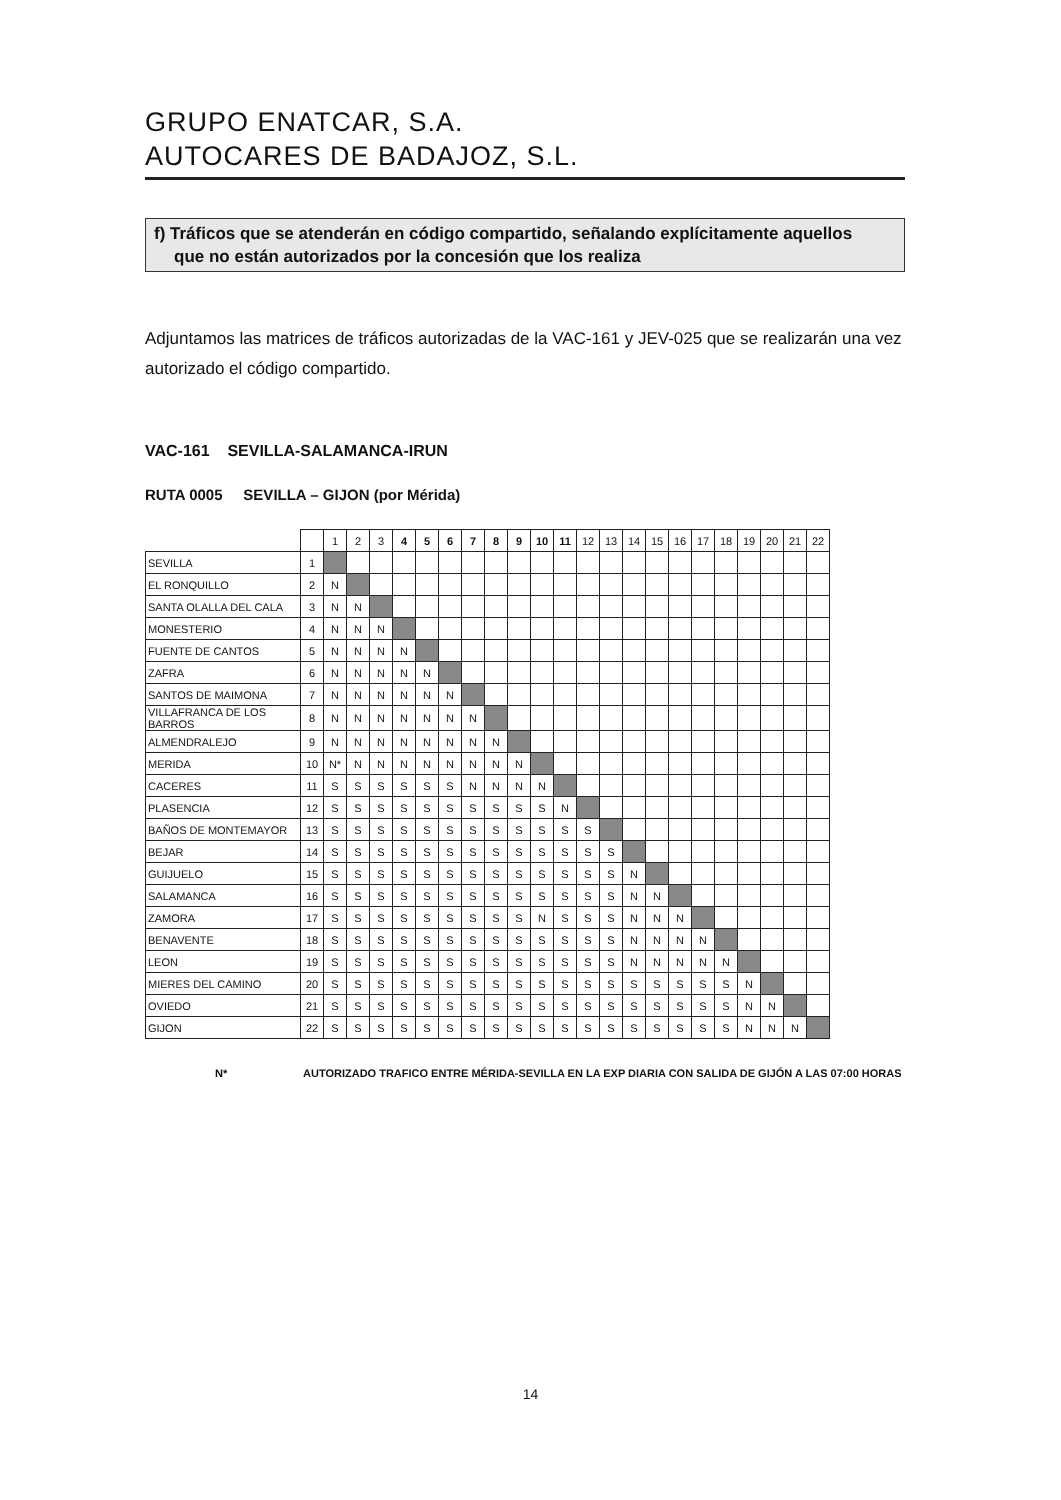GRUPO ENATCAR, S.A.
AUTOCARES DE BADAJOZ, S.L.
f) Tráficos que se atenderán en código compartido, señalando explícitamente aquellos
que no están autorizados por la concesión que los realiza
Adjuntamos las matrices de tráficos autorizadas de la VAC-161 y JEV-025 que se realizarán una vez autorizado el código compartido.
VAC-161 SEVILLA-SALAMANCA-IRUN
RUTA 0005 SEVILLA – GIJON (por Mérida)
| | | 1 | 2 | 3 | 4 | 5 | 6 | 7 | 8 | 9 | 10 | 11 | 12 | 13 | 14 | 15 | 16 | 17 | 18 | 19 | 20 | 21 | 22 |
| --- | --- | --- | --- | --- | --- | --- | --- | --- | --- | --- | --- | --- | --- | --- | --- | --- | --- | --- | --- | --- | --- | --- | --- |
| SEVILLA | 1 | | | | | | | | | | | | | | | | | | | | | | |
| EL RONQUILLO | 2 | N | | | | | | | | | | | | | | | | | | | | | |
| SANTA OLALLA DEL CALA | 3 | N | N | | | | | | | | | | | | | | | | | | | | |
| MONESTERIO | 4 | N | N | N | | | | | | | | | | | | | | | | | | | |
| FUENTE DE CANTOS | 5 | N | N | N | N | | | | | | | | | | | | | | | | | | |
| ZAFRA | 6 | N | N | N | N | N | | | | | | | | | | | | | | | | | |
| SANTOS DE MAIMONA | 7 | N | N | N | N | N | N | | | | | | | | | | | | | | | | |
| VILLAFRANCA DE LOS BARROS | 8 | N | N | N | N | N | N | N | | | | | | | | | | | | | | | |
| ALMENDRALEJO | 9 | N | N | N | N | N | N | N | N | | | | | | | | | | | | | | |
| MERIDA | 10 | N* | N | N | N | N | N | N | N | N | | | | | | | | | | | | | |
| CACERES | 11 | S | S | S | S | S | S | N | N | N | N | | | | | | | | | | | | |
| PLASENCIA | 12 | S | S | S | S | S | S | S | S | S | S | N | | | | | | | | | | | |
| BAÑOS DE MONTEMAYOR | 13 | S | S | S | S | S | S | S | S | S | S | S | S | | | | | | | | | | |
| BEJAR | 14 | S | S | S | S | S | S | S | S | S | S | S | S | S | | | | | | | | | |
| GUIJUELO | 15 | S | S | S | S | S | S | S | S | S | S | S | S | S | N | | | | | | | | |
| SALAMANCA | 16 | S | S | S | S | S | S | S | S | S | S | S | S | S | N | N | | | | | | | |
| ZAMORA | 17 | S | S | S | S | S | S | S | S | S | N | S | S | S | N | N | N | | | | | | |
| BENAVENTE | 18 | S | S | S | S | S | S | S | S | S | S | S | S | S | N | N | N | N | | | | | |
| LEON | 19 | S | S | S | S | S | S | S | S | S | S | S | S | S | N | N | N | N | N | | | | |
| MIERES DEL CAMINO | 20 | S | S | S | S | S | S | S | S | S | S | S | S | S | S | S | S | S | S | N | | | |
| OVIEDO | 21 | S | S | S | S | S | S | S | S | S | S | S | S | S | S | S | S | S | S | N | N | | |
| GIJON | 22 | S | S | S | S | S | S | S | S | S | S | S | S | S | S | S | S | S | S | N | N | N | |
N* AUTORIZADO TRAFICO ENTRE MÉRIDA-SEVILLA EN LA EXP DIARIA CON SALIDA DE GIJÓN A LAS 07:00 HORAS
14